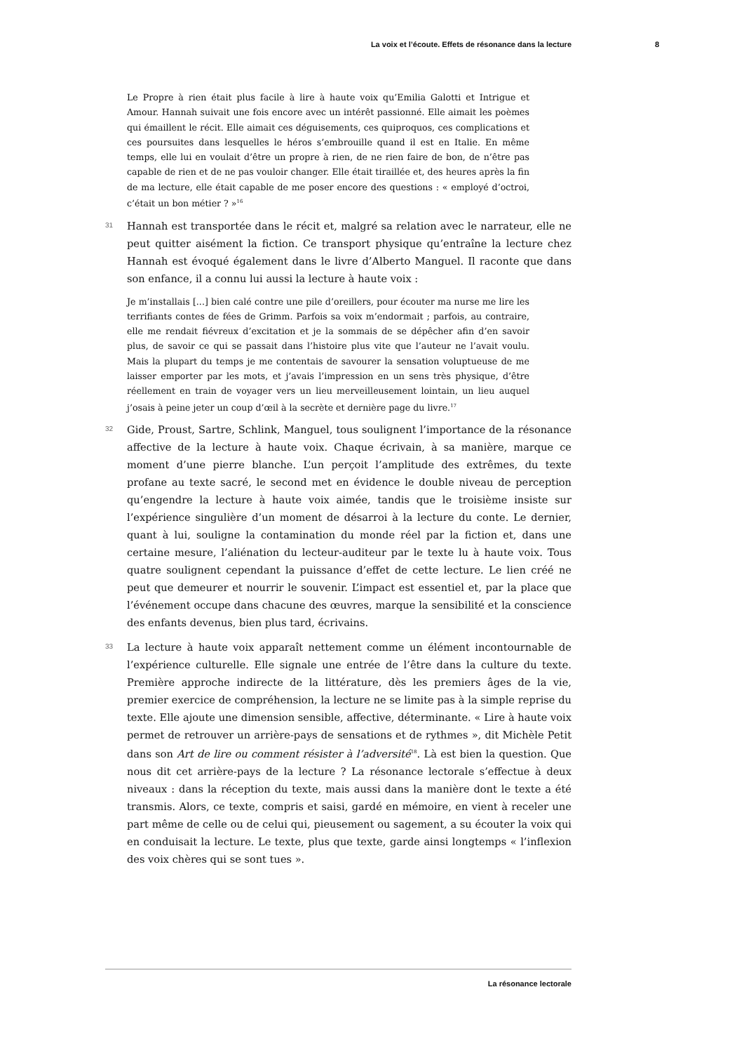La voix et l’écoute. Effets de résonance dans la lecture 8
Le Propre à rien était plus facile à lire à haute voix qu’Emilia Galotti et Intrigue et Amour. Hannah suivait une fois encore avec un intérêt passionné. Elle aimait les poèmes qui émaillent le récit. Elle aimait ces déguisements, ces quiproquos, ces complications et ces poursuites dans lesquelles le héros s’embrouille quand il est en Italie. En même temps, elle lui en voulait d’être un propre à rien, de ne rien faire de bon, de n’être pas capable de rien et de ne pas vouloir changer. Elle était tiraillée et, des heures après la fin de ma lecture, elle était capable de me poser encore des questions : « employé d’octroi, c’était un bon métier ? »<sup>16</sup>
31
Hannah est transportée dans le récit et, malgré sa relation avec le narrateur, elle ne peut quitter aisément la fiction. Ce transport physique qu’entraîne la lecture chez Hannah est évoqué également dans le livre d’Alberto Manguel. Il raconte que dans son enfance, il a connu lui aussi la lecture à haute voix :
Je m’installais [...] bien calé contre une pile d’oreillers, pour écouter ma nurse me lire les terrifiants contes de fées de Grimm. Parfois sa voix m’endormait ; parfois, au contraire, elle me rendait fiévreux d’excitation et je la sommais de se dépêcher afin d’en savoir plus, de savoir ce qui se passait dans l’histoire plus vite que l’auteur ne l’avait voulu. Mais la plupart du temps je me contentais de savourer la sensation voluptueuse de me laisser emporter par les mots, et j’avais l’impression en un sens très physique, d’être réellement en train de voyager vers un lieu merveilleusement lointain, un lieu auquel j’osais à peine jeter un coup d’œil à la secrète et dernière page du livre.<sup>17</sup>
32
Gide, Proust, Sartre, Schlink, Manguel, tous soulignent l’importance de la résonance affective de la lecture à haute voix. Chaque écrivain, à sa manière, marque ce moment d’une pierre blanche. L’un perçoit l’amplitude des extrêmes, du texte profane au texte sacré, le second met en évidence le double niveau de perception qu’engendre la lecture à haute voix aimée, tandis que le troisième insiste sur l’expérience singulière d’un moment de désarroi à la lecture du conte. Le dernier, quant à lui, souligne la contamination du monde réel par la fiction et, dans une certaine mesure, l’aliénation du lecteur-auditeur par le texte lu à haute voix. Tous quatre soulignent cependant la puissance d’effet de cette lecture. Le lien créé ne peut que demeurer et nourrir le souvenir. L’impact est essentiel et, par la place que l’événement occupe dans chacune des œuvres, marque la sensibilité et la conscience des enfants devenus, bien plus tard, écrivains.
33
La lecture à haute voix apparaît nettement comme un élément incontournable de l’expérience culturelle. Elle signale une entrée de l’être dans la culture du texte. Première approche indirecte de la littérature, dès les premiers âges de la vie, premier exercice de compréhension, la lecture ne se limite pas à la simple reprise du texte. Elle ajoute une dimension sensible, affective, déterminante. « Lire à haute voix permet de retrouver un arrière-pays de sensations et de rythmes », dit Michèle Petit dans son Art de lire ou comment résister à l’adversité<sup>18</sup>. Là est bien la question. Que nous dit cet arrière-pays de la lecture ? La résonance lectorale s’effectue à deux niveaux : dans la réception du texte, mais aussi dans la manière dont le texte a été transmis. Alors, ce texte, compris et saisi, gardé en mémoire, en vient à receler une part même de celle ou de celui qui, pieusement ou sagement, a su écouter la voix qui en conduisait la lecture. Le texte, plus que texte, garde ainsi longtemps « l’inflexion des voix chères qui se sont tues ».
La résonance lectorale